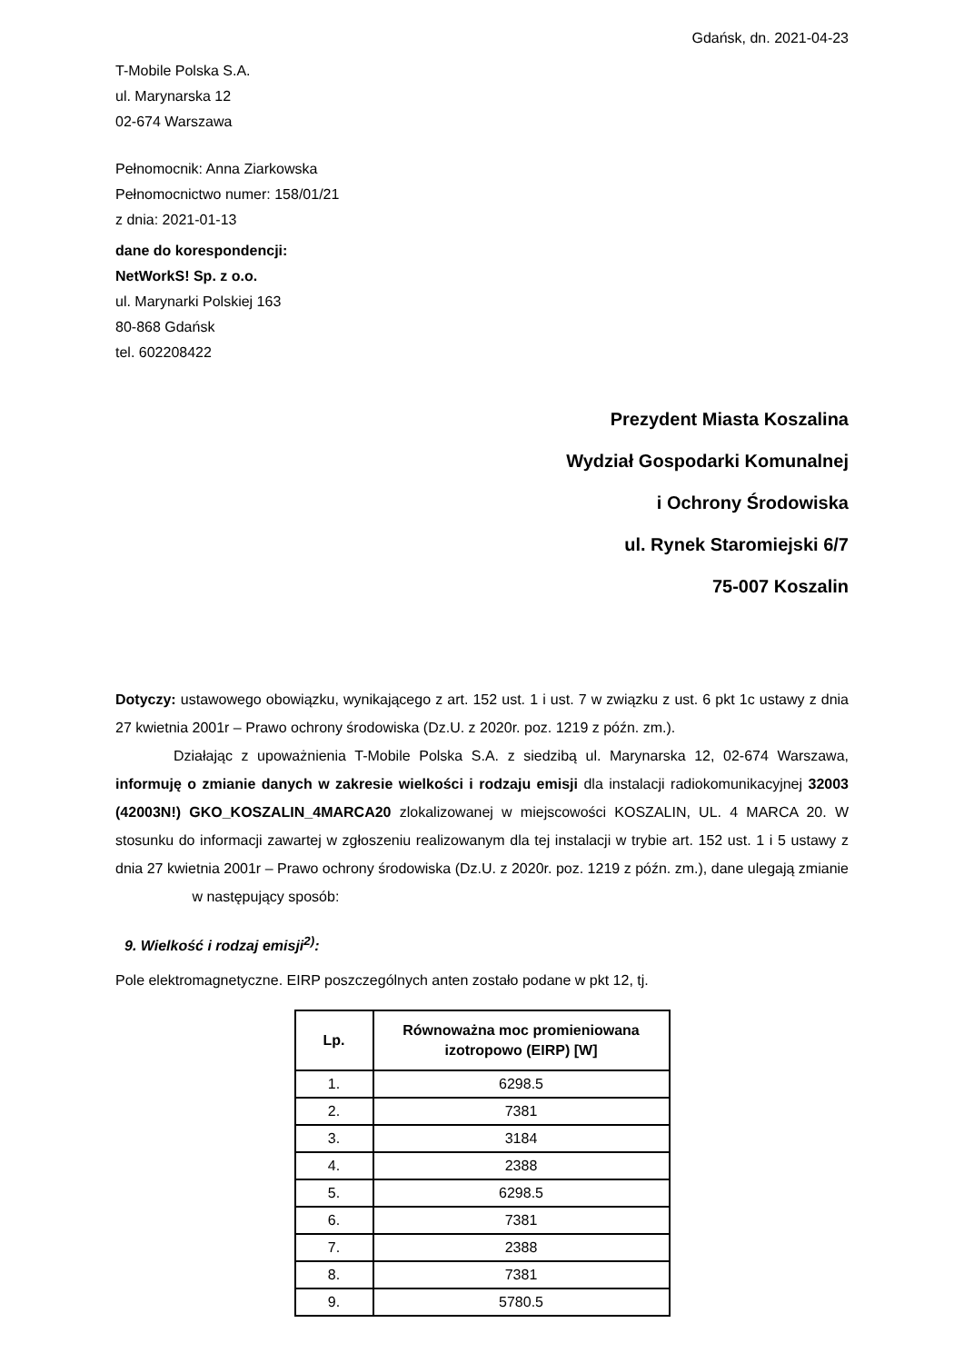Gdańsk, dn. 2021-04-23
T-Mobile Polska S.A.
ul. Marynarska 12
02-674 Warszawa
Pełnomocnik: Anna Ziarkowska
Pełnomocnictwo numer: 158/01/21
z dnia: 2021-01-13
dane do korespondencji:
NetWorkS! Sp. z o.o.
ul. Marynarki Polskiej 163
80-868 Gdańsk
tel. 602208422
Prezydent Miasta Koszalina
Wydział Gospodarki Komunalnej
i Ochrony Środowiska
ul. Rynek Staromiejski 6/7
75-007 Koszalin
Dotyczy: ustawowego obowiązku, wynikającego z art. 152 ust. 1 i ust. 7 w związku z ust. 6 pkt 1c ustawy z dnia 27 kwietnia 2001r – Prawo ochrony środowiska (Dz.U. z 2020r. poz. 1219 z późn. zm.).
Działając z upoważnienia T-Mobile Polska S.A. z siedzibą ul. Marynarska 12, 02-674 Warszawa, informuję o zmianie danych w zakresie wielkości i rodzaju emisji dla instalacji radiokomunikacyjnej 32003 (42003N!) GKO_KOSZALIN_4MARCA20 zlokalizowanej w miejscowości KOSZALIN, UL. 4 MARCA 20. W stosunku do informacji zawartej w zgłoszeniu realizowanym dla tej instalacji w trybie art. 152 ust. 1 i 5 ustawy z dnia 27 kwietnia 2001r – Prawo ochrony środowiska (Dz.U. z 2020r. poz. 1219 z późn. zm.), dane ulegają zmianie w następujący sposób:
9. Wielkość i rodzaj emisji<sup>2)</sup>:
Pole elektromagnetyczne. EIRP poszczególnych anten zostało podane w pkt 12, tj.
| Lp. | Równoważna moc promieniowana izotropowo (EIRP) [W] |
| --- | --- |
| 1. | 6298.5 |
| 2. | 7381 |
| 3. | 3184 |
| 4. | 2388 |
| 5. | 6298.5 |
| 6. | 7381 |
| 7. | 2388 |
| 8. | 7381 |
| 9. | 5780.5 |